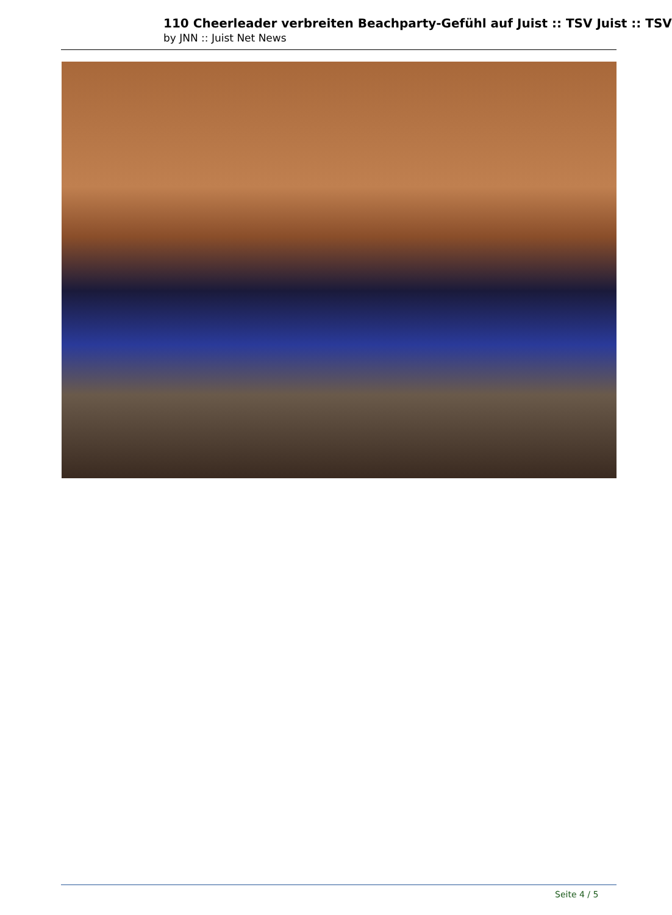110 Cheerleader verbreiten Beachparty-Gefühl auf Juist :: TSV Juist :: TSV
by JNN :: Juist Net News
Seite 4 / 5